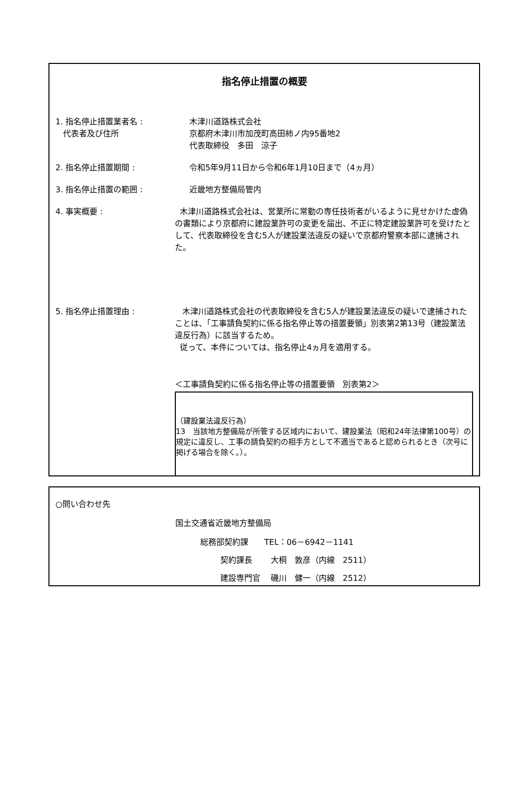指名停止措置の概要
1. 指名停止措置業者名 :
代表者及び住所
木津川道路株式会社
京都府木津川市加茂町高田柿ノ内95番地2
代表取締役　多田　涼子
2. 指名停止措置期間 : 令和5年9月11日から令和6年1月10日まで（4ヵ月）
3. 指名停止措置の範囲 : 近畿地方整備局管内
4. 事実概要 : 木津川道路株式会社は、営業所に常勤の専任技術者がいるように見せかけた虚偽の書類により京都府に建設業許可の変更を届出、不正に特定建設業許可を受けたとして、代表取締役を含む5人が建設業法違反の疑いで京都府警察本部に逮捕された。
5. 指名停止措置理由 : 木津川道路株式会社の代表取締役を含む5人が建設業法違反の疑いで逮捕されたことは、「工事請負契約に係る指名停止等の措置要領」別表第2第13号（建設業法違反行為）に該当するため。
従って、本件については、指名停止4ヵ月を適用する。
＜工事請負契約に係る指名停止等の措置要領　別表第2＞
（建設業法違反行為）
13　当該地方整備局が所管する区域内において、建設業法（昭和24年法律第100号）の規定に違反し、工事の請負契約の相手方として不適当であると認められるとき（次号に掲げる場合を除く。）。
○問い合わせ先
国土交通省近畿地方整備局
総務部契約課　　TEL：06－6942－1141
契約課長　　 大桐　敦彦（内線　2511）
建設専門官　 磯川　健一（内線　2512）